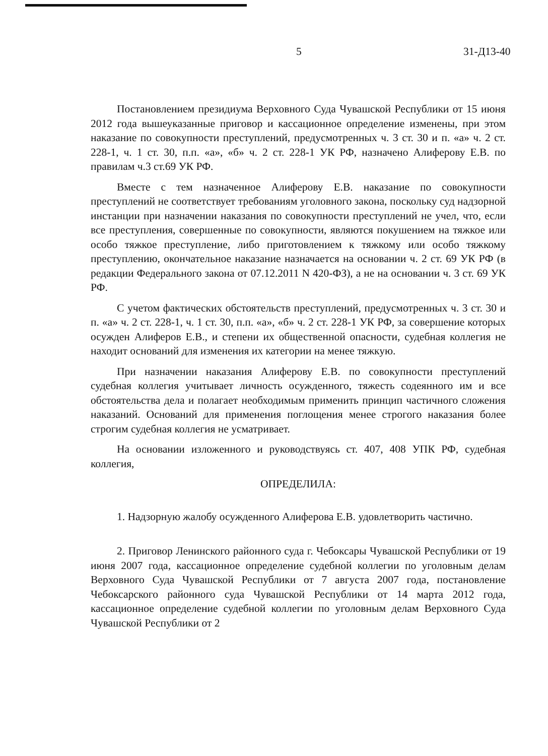5 31-Д13-40
Постановлением президиума Верховного Суда Чувашской Республики от 15 июня 2012 года вышеуказанные приговор и кассационное определение изменены, при этом наказание по совокупности преступлений, предусмотренных ч. 3 ст. 30 и п. «а» ч. 2 ст. 228-1, ч. 1 ст. 30, п.п. «а», «б» ч. 2 ст. 228-1 УК РФ, назначено Алиферову Е.В. по правилам ч.3 ст.69 УК РФ.
Вместе с тем назначенное Алиферову Е.В. наказание по совокупности преступлений не соответствует требованиям уголовного закона, поскольку суд надзорной инстанции при назначении наказания по совокупности преступлений не учел, что, если все преступления, совершенные по совокупности, являются покушением на тяжкое или особо тяжкое преступление, либо приготовлением к тяжкому или особо тяжкому преступлению, окончательное наказание назначается на основании ч. 2 ст. 69 УК РФ (в редакции Федерального закона от 07.12.2011 N 420-ФЗ), а не на основании ч. 3 ст. 69 УК РФ.
С учетом фактических обстоятельств преступлений, предусмотренных ч. 3 ст. 30 и п. «а» ч. 2 ст. 228-1, ч. 1 ст. 30, п.п. «а», «б» ч. 2 ст. 228-1 УК РФ, за совершение которых осужден Алиферов Е.В., и степени их общественной опасности, судебная коллегия не находит оснований для изменения их категории на менее тяжкую.
При назначении наказания Алиферову Е.В. по совокупности преступлений судебная коллегия учитывает личность осужденного, тяжесть содеянного им и все обстоятельства дела и полагает необходимым применить принцип частичного сложения наказаний. Оснований для применения поглощения менее строгого наказания более строгим судебная коллегия не усматривает.
На основании изложенного и руководствуясь ст. 407, 408 УПК РФ, судебная коллегия,
ОПРЕДЕЛИЛА:
1. Надзорную жалобу осужденного Алиферова Е.В. удовлетворить частично.
2. Приговор Ленинского районного суда г. Чебоксары Чувашской Республики от 19 июня 2007 года, кассационное определение судебной коллегии по уголовным делам Верховного Суда Чувашской Республики от 7 августа 2007 года, постановление Чебоксарского районного суда Чувашской Республики от 14 марта 2012 года, кассационное определение судебной коллегии по уголовным делам Верховного Суда Чувашской Республики от 2